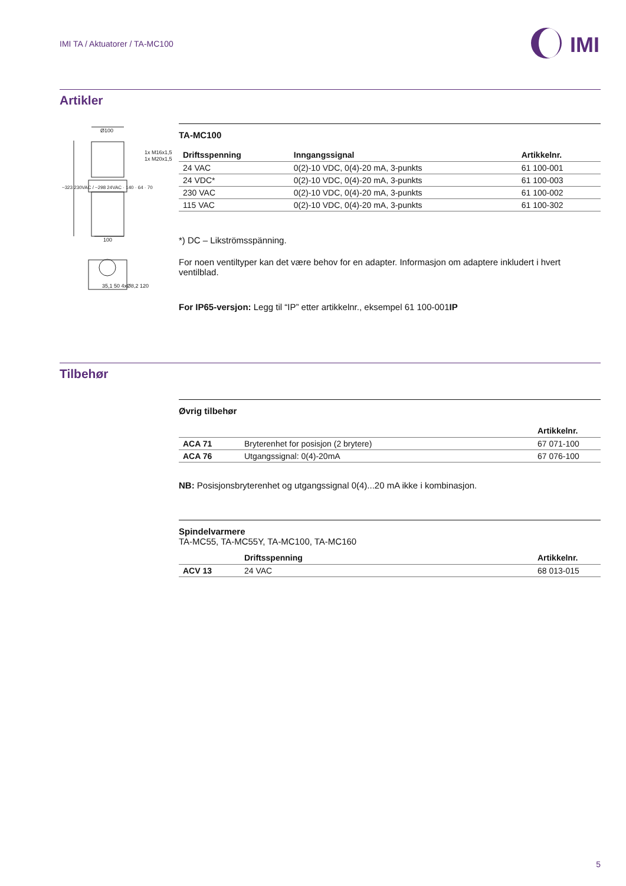IMI TA / Aktuatorer / TA-MC100
IMI
Artikler
Ø100
1x M16x1,5
1x M20x1,5
100
35,1 50 4xØ8,2 120
~323 230VAC / ~298 24VAC · 140 · 64 · 70
TA-MC100
| Driftsspenning | Inngangssignal | Artikkelnr. |
| --- | --- | --- |
| 24 VAC | 0(2)-10 VDC, 0(4)-20 mA, 3-punkts | 61 100-001 |
| 24 VDC* | 0(2)-10 VDC, 0(4)-20 mA, 3-punkts | 61 100-003 |
| 230 VAC | 0(2)-10 VDC, 0(4)-20 mA, 3-punkts | 61 100-002 |
| 115 VAC | 0(2)-10 VDC, 0(4)-20 mA, 3-punkts | 61 100-302 |
*) DC – Likströmsspänning.
For noen ventiltyper kan det være behov for en adapter. Informasjon om adaptere inkludert i hvert ventilblad.
For IP65-versjon: Legg til “IP” etter artikkelnr., eksempel 61 100-001IP
Tilbehør
Øvrig tilbehør
| | | Artikkelnr. |
| --- | --- | --- |
| ACA 71 | Bryterenhet for posisjon (2 brytere) | 67 071-100 |
| ACA 76 | Utgangssignal: 0(4)-20mA | 67 076-100 |
NB: Posisjonsbryterenhet og utgangssignal 0(4)...20 mA ikke i kombinasjon.
Spindelvarmere
TA-MC55, TA-MC55Y, TA-MC100, TA-MC160
| | Driftsspenning | Artikkelnr. |
| --- | --- | --- |
| ACV 13 | 24 VAC | 68 013-015 |
5